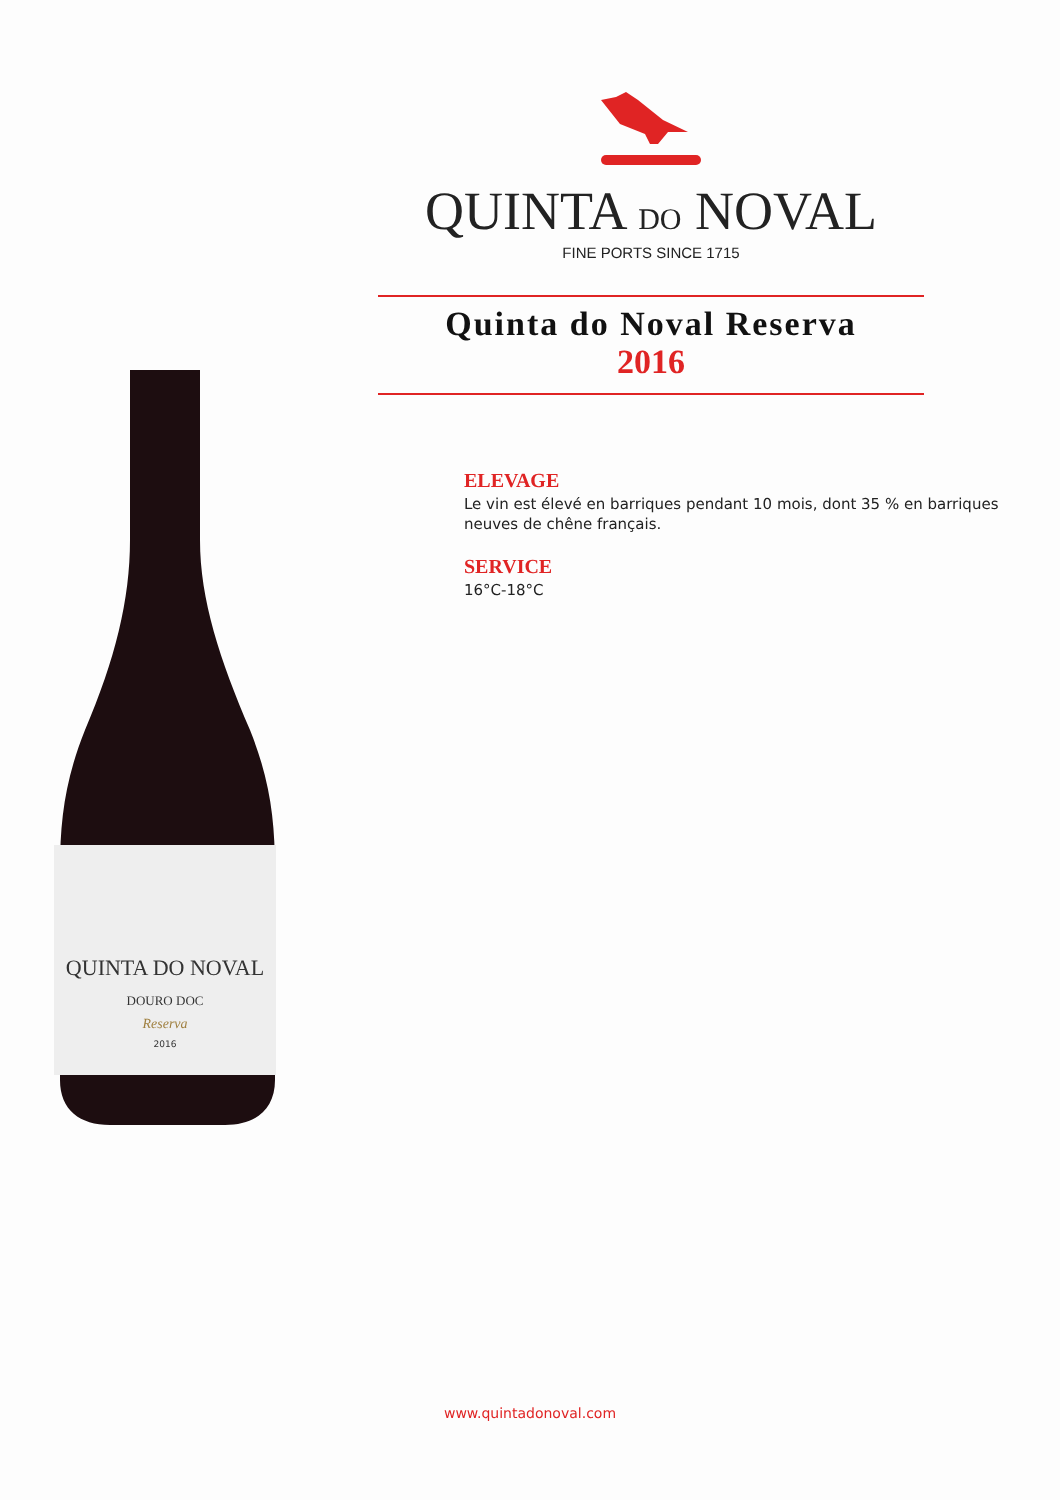QUINTA DO NOVAL
DOURO DOC
Reserva
2016
QUINTA DO NOVAL
FINE PORTS SINCE 1715
Quinta do Noval Reserva
2016
ELEVAGE
Le vin est élevé en barriques pendant 10 mois, dont 35 % en barriques neuves de chêne français.
SERVICE
16°C-18°C
www.quintadonoval.com